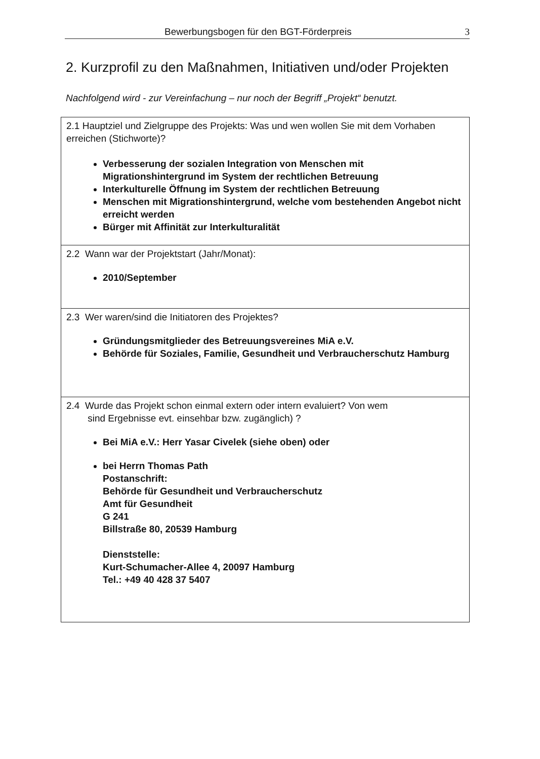Bewerbungsbogen für den BGT-Förderpreis 3
2. Kurzprofil zu den Maßnahmen, Initiativen und/oder Projekten
Nachfolgend wird - zur Vereinfachung – nur noch der Begriff „Projekt“ benutzt.
| 2.1 Hauptziel und Zielgruppe des Projekts: Was und wen wollen Sie mit dem Vorhaben erreichen (Stichworte)? Verbesserung der sozialen Integration von Menschen mit Migrationshintergrund im System der rechtlichen Betreuung Interkulturelle Öffnung im System der rechtlichen Betreuung Menschen mit Migrationshintergrund, welche vom bestehenden Angebot nicht erreicht werden Bürger mit Affinität zur Interkulturalität |
| 2.2 Wann war der Projektstart (Jahr/Monat): 2010/September |
| 2.3 Wer waren/sind die Initiatoren des Projektes? Gründungsmitglieder des Betreuungsvereines MiA e.V. Behörde für Soziales, Familie, Gesundheit und Verbraucherschutz Hamburg |
| 2.4 Wurde das Projekt schon einmal extern oder intern evaluiert? Von wem sind Ergebnisse evt. einsehbar bzw. zugänglich) ? Bei MiA e.V.: Herr Yasar Civelek (siehe oben) oder bei Herrn Thomas Path Postanschrift: Behörde für Gesundheit und Verbraucherschutz Amt für Gesundheit G 241 Billstraße 80, 20539 Hamburg Dienststelle: Kurt-Schumacher-Allee 4, 20097 Hamburg Tel.: +49 40 428 37 5407 |